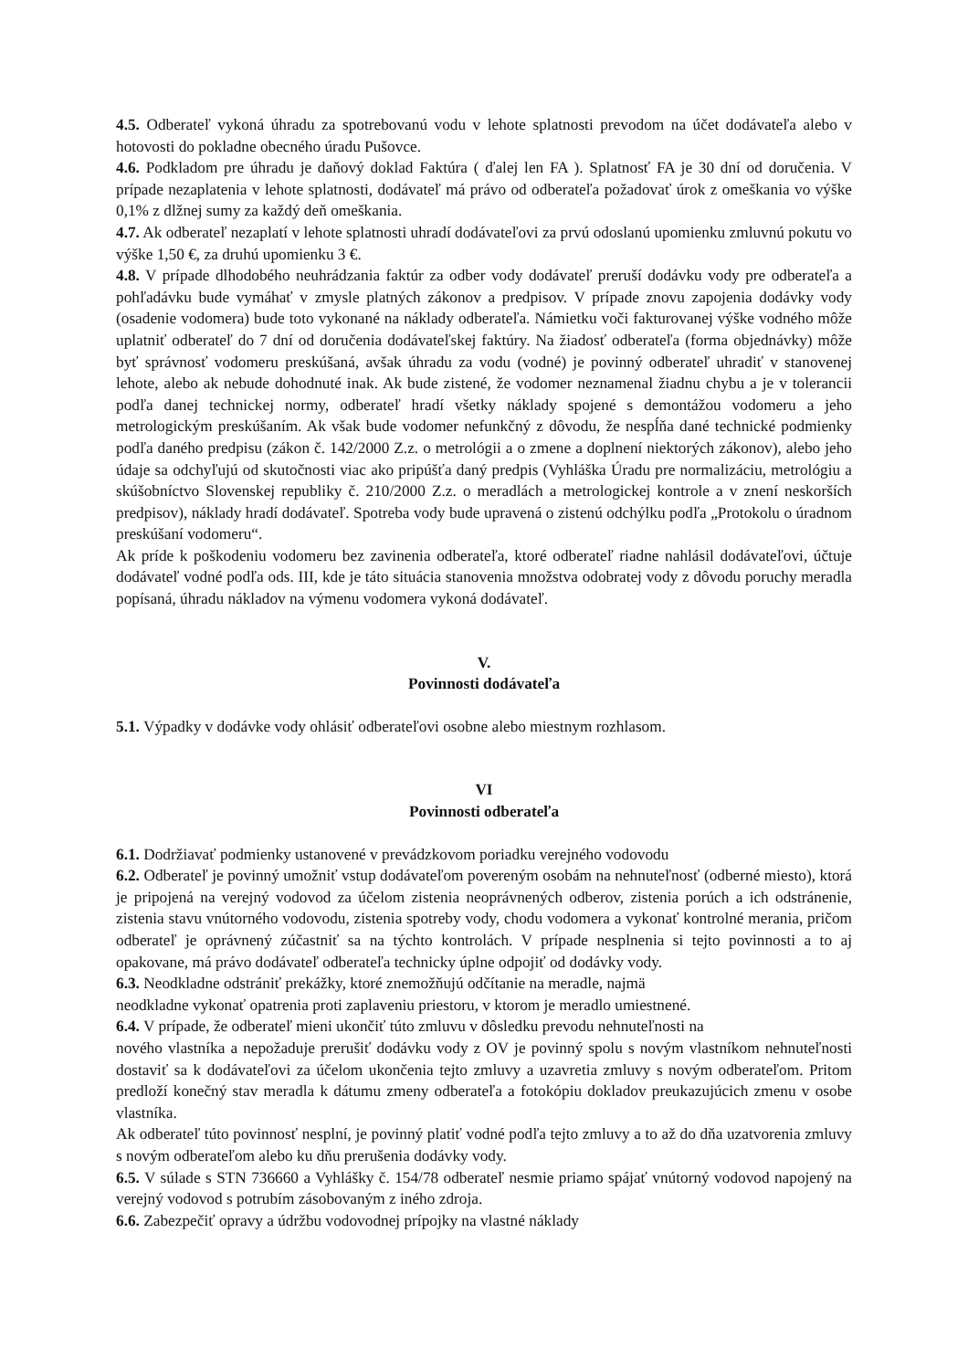4.5. Odberateľ vykoná úhradu za spotrebovanú vodu v lehote splatnosti prevodom na účet dodávateľa alebo v hotovosti do pokladne obecného úradu Pušovce.
4.6. Podkladom pre úhradu je daňový doklad Faktúra ( ďalej len FA ). Splatnosť FA je 30 dní od doručenia. V prípade nezaplatenia v lehote splatnosti, dodávateľ má právo od odberateľa požadovať úrok z omeškania vo výške 0,1% z dlžnej sumy za každý deň omeškania.
4.7. Ak odberateľ nezaplatí v lehote splatnosti uhradí dodávateľovi za prvú odoslanú upomienku zmluvnú pokutu vo výške 1,50 €, za druhú upomienku 3 €.
4.8. V prípade dlhodobého neuhrádzania faktúr za odber vody dodávateľ preruší dodávku vody pre odberateľa a pohľadávku bude vymáhať v zmysle platných zákonov a predpisov. V prípade znovu zapojenia dodávky vody (osadenie vodomera) bude toto vykonané na náklady odberateľa. Námietku voči fakturovanej výške vodného môže uplatniť odberateľ do 7 dní od doručenia dodávateľskej faktúry. Na žiadosť odberateľa (forma objednávky) môže byť správnosť vodomeru preskúšaná, avšak úhradu za vodu (vodné) je povinný odberateľ uhradiť v stanovenej lehote, alebo ak nebude dohodnuté inak. Ak bude zistené, že vodomer neznamenal žiadnu chybu a je v tolerancii podľa danej technickej normy, odberateľ hradí všetky náklady spojené s demontážou vodomeru a jeho metrologickým preskúšaním. Ak však bude vodomer nefunkčný z dôvodu, že nespĺňa dané technické podmienky podľa daného predpisu (zákon č. 142/2000 Z.z. o metrológii a o zmene a doplnení niektorých zákonov), alebo jeho údaje sa odchyľujú od skutočnosti viac ako pripúšťa daný predpis (Vyhláška Úradu pre normalizáciu, metrológiu a skúšobníctvo Slovenskej republiky č. 210/2000 Z.z. o meradlách a metrologickej kontrole a v znení neskorších predpisov), náklady hradí dodávateľ. Spotreba vody bude upravená o zistenú odchýlku podľa „Protokolu o úradnom preskúšaní vodomeru“.
Ak príde k poškodeniu vodomeru bez zavinenia odberateľa, ktoré odberateľ riadne nahlásil dodávateľovi, účtuje dodávateľ vodné podľa ods. III, kde je táto situácia stanovenia množstva odobratej vody z dôvodu poruchy meradla popísaná, úhradu nákladov na výmenu vodomera vykoná dodávateľ.
V.
Povinnosti dodávateľa
5.1. Výpadky v dodávke vody ohlásiť odberateľovi osobne alebo miestnym rozhlasom.
VI
Povinnosti odberateľa
6.1. Dodržiavať podmienky ustanovené v prevádzkovom poriadku verejného vodovodu
6.2. Odberateľ je povinný umožniť vstup dodávateľom povereným osobám na nehnuteľnosť (odberné miesto), ktorá je pripojená na verejný vodovod za účelom zistenia neoprávnených odberov, zistenia porúch a ich odstránenie, zistenia stavu vnútorného vodovodu, zistenia spotreby vody, chodu vodomera a vykonať kontrolné merania, pričom odberateľ je oprávnený zúčastniť sa na týchto kontrolách. V prípade nesplnenia si tejto povinnosti a to aj opakovane, má právo dodávateľ odberateľa technicky úplne odpojiť od dodávky vody.
6.3. Neodkladne odstrániť prekážky, ktoré znemožňujú odčítanie na meradle, najmä
neodkladne vykonať opatrenia proti zaplaveniu priestoru, v ktorom je meradlo umiestnené.
6.4. V prípade, že odberateľ mieni ukončiť túto zmluvu v dôsledku prevodu nehnuteľnosti na
nového vlastníka a nepožaduje prerušiť dodávku vody z OV je povinný spolu s novým vlastníkom nehnuteľnosti dostaviť sa k dodávateľovi za účelom ukončenia tejto zmluvy a uzavretia zmluvy s novým odberateľom. Pritom predloží konečný stav meradla k dátumu zmeny odberateľa a fotokópiu dokladov preukazujúcich zmenu v osobe vlastníka.
Ak odberateľ túto povinnosť nesplní, je povinný platiť vodné podľa tejto zmluvy a to až do dňa uzatvorenia zmluvy s novým odberateľom alebo ku dňu prerušenia dodávky vody.
6.5. V súlade s STN 736660 a Vyhlášky č. 154/78 odberateľ nesmie priamo spájať vnútorný vodovod napojený na verejný vodovod s potrubím zásobovaným z iného zdroja.
6.6. Zabezpečiť opravy a údržbu vodovodnej prípojky na vlastné náklady